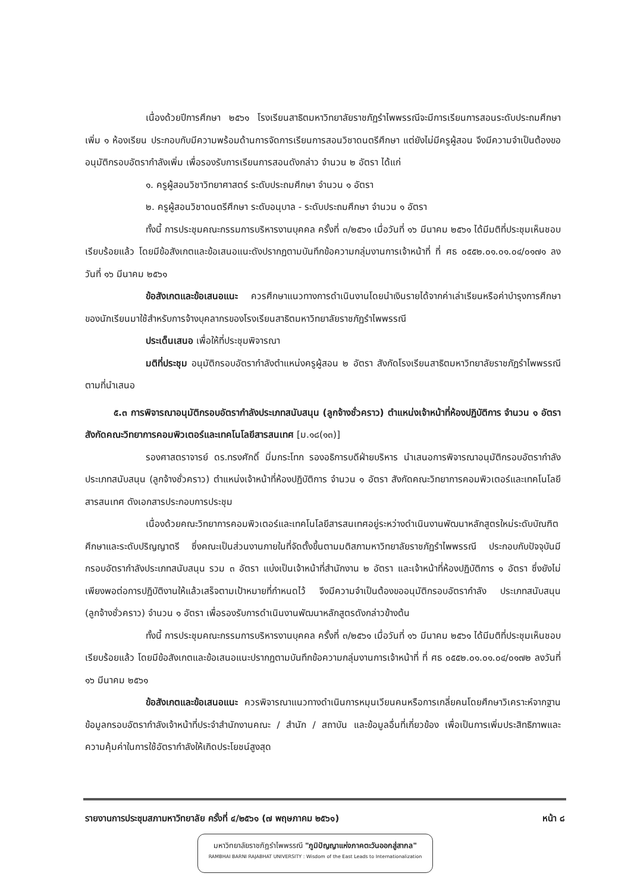เนื่องด้วยปีการศึกษา ๒๕๖๑ โรงเรียนสาธิตมหาวิทยาลัยราชภัฏรำไพพรรณีจะมีการเรียนการสอนระดับประถมศึกษาเพิ่ม ๑ ห้องเรียน ประกอบกับมีความพร้อมด้านการจัดการเรียนการสอนวิชาดนตรีศึกษา แต่ยังไม่มีครูผู้สอน จึงมีความจำเป็นต้องขออนุมัติกรอบอัตรากำลังเพิ่ม เพื่อรองรับการเรียนการสอนดังกล่าว จำนวน ๒ อัตรา ได้แก่
๑. ครูผู้สอนวิชาวิทยาศาสตร์ ระดับประถมศึกษา จำนวน ๑ อัตรา
๒. ครูผู้สอนวิชาดนตรีศึกษา ระดับอนุบาล - ระดับประถมศึกษา จำนวน ๑ อัตรา
ทั้งนี้ การประชุมคณะกรรมการบริหารงานบุคคล ครั้งที่ ๓/๒๕๖๑ เมื่อวันที่ ๑๖ มีนาคม ๒๕๖๑ ได้มีมติที่ประชุมเห็นชอบเรียบร้อยแล้ว โดยมีข้อสังเกตและข้อเสนอแนะดังปรากฏตามบันทึกข้อความกลุ่มงานการเจ้าหน้าที่ ที่ ศธ ๐๕๕๒.๐๑.๐๑.๐๔/๐๑๗๑ ลงวันที่ ๑๖ มีนาคม ๒๕๖๑
ข้อสังเกตและข้อเสนอแนะ ควรศึกษาแนวทางการดำเนินงานโดยนำเงินรายได้จากค่าเล่าเรียนหรือค่าบำรุงการศึกษาของนักเรียนมาใช้สำหรับการจ้างบุคลากรของโรงเรียนสาธิตมหาวิทยาลัยราชภัฏรำไพพรรณี
ประเด็นเสนอ เพื่อให้ที่ประชุมพิจารณา
มติที่ประชุม อนุมัติกรอบอัตรากำลังตำแหน่งครูผู้สอน ๒ อัตรา สังกัดโรงเรียนสาธิตมหาวิทยาลัยราชภัฏรำไพพรรณี ตามที่นำเสนอ
๕.๓ การพิจารณาอนุมัติกรอบอัตรากำลังประเภทสนับสนุน (ลูกจ้างชั่วคราว) ตำแหน่งเจ้าหน้าที่ห้องปฏิบัติการ จำนวน ๑ อัตรา สังกัดคณะวิทยาการคอมพิวเตอร์และเทคโนโลยีสารสนเทศ [ม.๑๘(๑๓)]
รองศาสตราจารย์ ดร.ทรงศักดิ์ มิ่มกระโทก รองอธิการบดีฝ่ายบริหาร นำเสนอการพิจารณาอนุมัติกรอบอัตรากำลังประเภทสนับสนุน (ลูกจ้างชั่วคราว) ตำแหน่งเจ้าหน้าที่ห้องปฏิบัติการ จำนวน ๑ อัตรา สังกัดคณะวิทยาการคอมพิวเตอร์และเทคโนโลยีสารสนเทศ ดังเอกสารประกอบการประชุม
เนื่องด้วยคณะวิทยาการคอมพิวเตอร์และเทคโนโลยีสารสนเทศอยู่ระหว่างดำเนินงานพัฒนาหลักสูตรใหม่ระดับบัณฑิตศึกษาและระดับปริญญาตรี ซึ่งคณะเป็นส่วนงานภายในที่จัดตั้งขึ้นตามมติสภามหาวิทยาลัยราชภัฏรำไพพรรณี ประกอบกับปัจจุบันมีกรอบอัตรากำลังประเภทสนับสนุน รวม ๓ อัตรา แบ่งเป็นเจ้าหน้าที่สำนักงาน ๒ อัตรา และเจ้าหน้าที่ห้องปฏิบัติการ ๑ อัตรา ซึ่งยังไม่เพียงพอต่อการปฏิบัติงานให้แล้วเสร็จตามเป้าหมายที่กำหนดไว้ จึงมีความจำเป็นต้องขออนุมัติกรอบอัตรากำลัง ประเภทสนับสนุน (ลูกจ้างชั่วคราว) จำนวน ๑ อัตรา เพื่อรองรับการดำเนินงานพัฒนาหลักสูตรดังกล่าวข้างต้น
ทั้งนี้ การประชุมคณะกรรมการบริหารงานบุคคล ครั้งที่ ๓/๒๕๖๑ เมื่อวันที่ ๑๖ มีนาคม ๒๕๖๑ ได้มีมติที่ประชุมเห็นชอบเรียบร้อยแล้ว โดยมีข้อสังเกตและข้อเสนอแนะปรากฏตามบันทึกข้อความกลุ่มงานการเจ้าหน้าที่ ที่ ศธ ๐๕๕๒.๐๑.๐๑.๐๔/๐๑๗๒ ลงวันที่ ๑๖ มีนาคม ๒๕๖๑
ข้อสังเกตและข้อเสนอแนะ ควรพิจารณาแนวทางดำเนินการหมุนเวียนคนหรือการเกลี่ยคนโดยศึกษาวิเคราะห์จากฐานข้อมูลกรอบอัตรากำลังเจ้าหน้าที่ประจำสำนักงานคณะ / สำนัก / สถาบัน และข้อมูลอื่นที่เกี่ยวข้อง เพื่อเป็นการเพิ่มประสิทธิภาพและความคุ้มค่าในการใช้อัตรากำลังให้เกิดประโยชน์สูงสุด
รายงานการประชุมสภามหาวิทยาลัย ครั้งที่ ๔/๒๕๖๑ (๗ พฤษภาคม ๒๕๖๑) หน้า ๘
มหาวิทยาลัยราชภัฏรำไพพรรณี "ภูมิปัญญาแห่งภาคตะวันออกสู่สากล"
RAMBHAI BARNI RAJABHAT UNIVERSITY : Wisdom of the East Leads to Internationalization